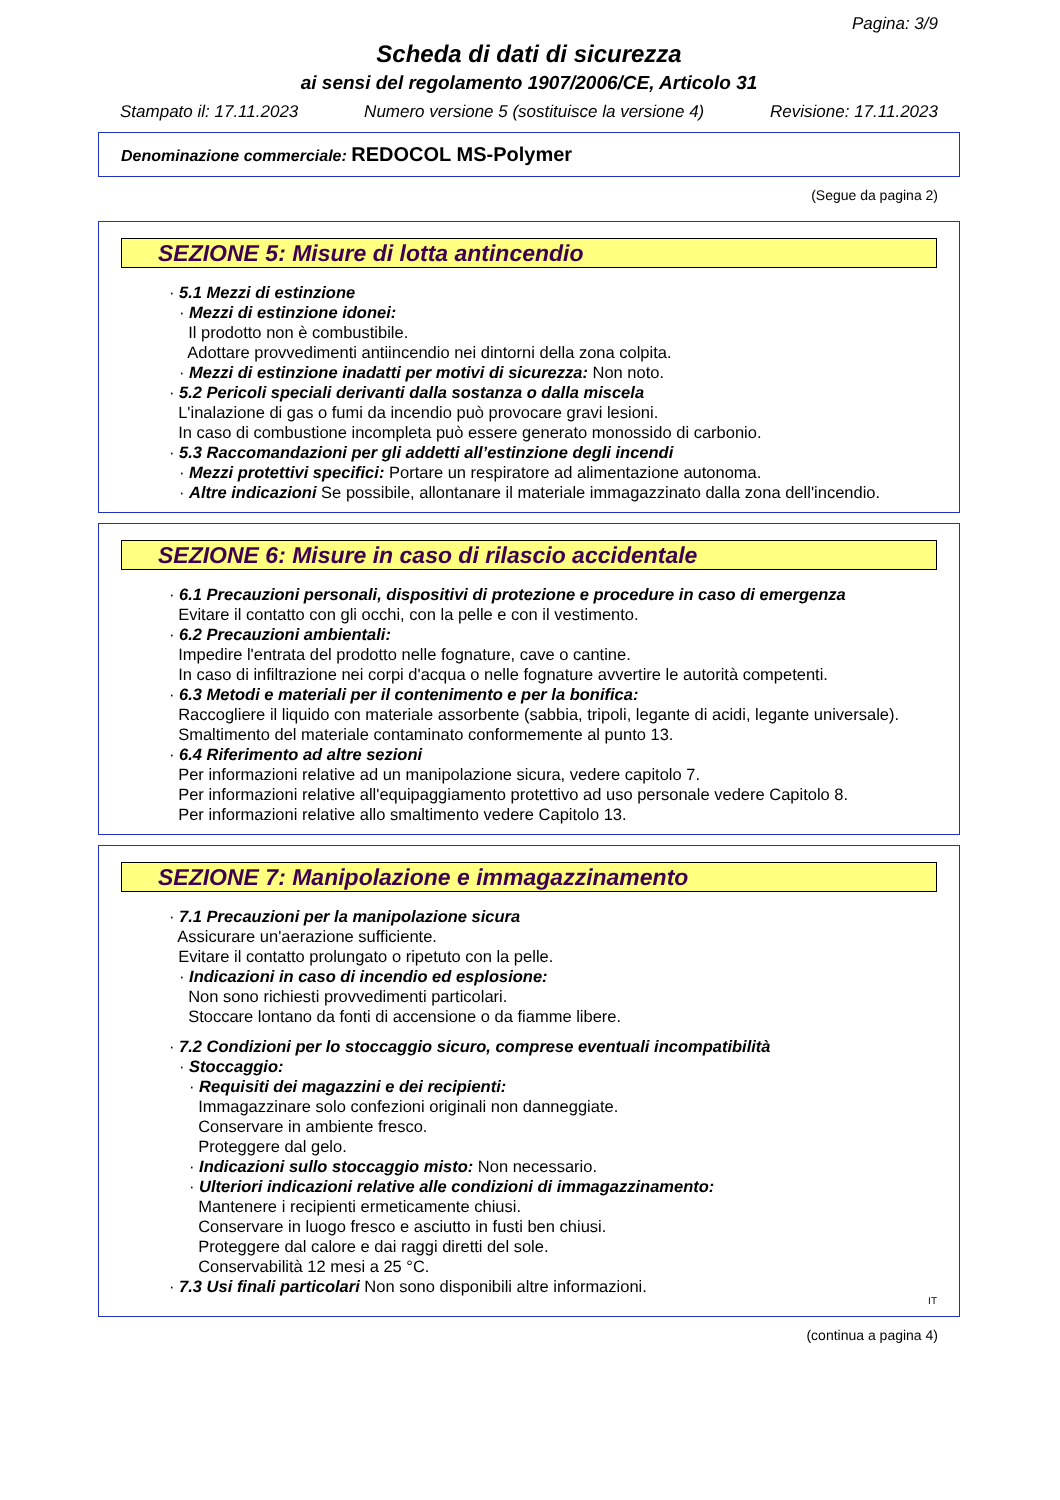Pagina: 3/9
Scheda di dati di sicurezza
ai sensi del regolamento 1907/2006/CE, Articolo 31
Stampato il: 17.11.2023 Numero versione 5 (sostituisce la versione 4) Revisione: 17.11.2023
Denominazione commerciale: REDOCOL MS-Polymer
(Segue da pagina 2)
SEZIONE 5: Misure di lotta antincendio
· 5.1 Mezzi di estinzione
· Mezzi di estinzione idonei:
Il prodotto non è combustibile.
Adottare provvedimenti antiincendio nei dintorni della zona colpita.
· Mezzi di estinzione inadatti per motivi di sicurezza: Non noto.
· 5.2 Pericoli speciali derivanti dalla sostanza o dalla miscela
L'inalazione di gas o fumi da incendio può provocare gravi lesioni.
In caso di combustione incompleta può essere generato monossido di carbonio.
· 5.3 Raccomandazioni per gli addetti all’estinzione degli incendi
· Mezzi protettivi specifici: Portare un respiratore ad alimentazione autonoma.
· Altre indicazioni Se possibile, allontanare il materiale immagazzinato dalla zona dell'incendio.
SEZIONE 6: Misure in caso di rilascio accidentale
· 6.1 Precauzioni personali, dispositivi di protezione e procedure in caso di emergenza
Evitare il contatto con gli occhi, con la pelle e con il vestimento.
· 6.2 Precauzioni ambientali:
Impedire l'entrata del prodotto nelle fognature, cave o cantine.
In caso di infiltrazione nei corpi d'acqua o nelle fognature avvertire le autorità competenti.
· 6.3 Metodi e materiali per il contenimento e per la bonifica:
Raccogliere il liquido con materiale assorbente (sabbia, tripoli, legante di acidi, legante universale).
Smaltimento del materiale contaminato conformemente al punto 13.
· 6.4 Riferimento ad altre sezioni
Per informazioni relative ad un manipolazione sicura, vedere capitolo 7.
Per informazioni relative all'equipaggiamento protettivo ad uso personale vedere Capitolo 8.
Per informazioni relative allo smaltimento vedere Capitolo 13.
SEZIONE 7: Manipolazione e immagazzinamento
· 7.1 Precauzioni per la manipolazione sicura
Assicurare un'aerazione sufficiente.
Evitare il contatto prolungato o ripetuto con la pelle.
· Indicazioni in caso di incendio ed esplosione:
Non sono richiesti provvedimenti particolari.
Stoccare lontano da fonti di accensione o da fiamme libere.
· 7.2 Condizioni per lo stoccaggio sicuro, comprese eventuali incompatibilità
· Stoccaggio:
· Requisiti dei magazzini e dei recipienti:
Immagazzinare solo confezioni originali non danneggiate.
Conservare in ambiente fresco.
Proteggere dal gelo.
· Indicazioni sullo stoccaggio misto: Non necessario.
· Ulteriori indicazioni relative alle condizioni di immagazzinamento:
Mantenere i recipienti ermeticamente chiusi.
Conservare in luogo fresco e asciutto in fusti ben chiusi.
Proteggere dal calore e dai raggi diretti del sole.
Conservabilità 12 mesi a 25 °C.
· 7.3 Usi finali particolari Non sono disponibili altre informazioni.
IT
(continua a pagina 4)